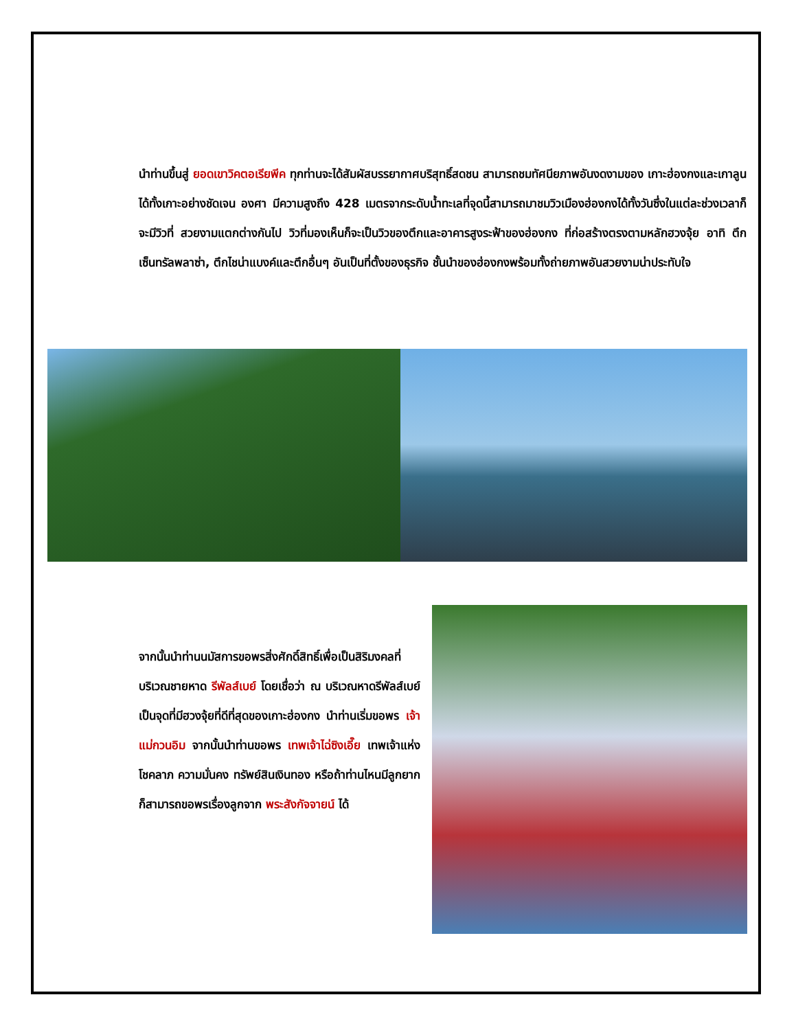นำท่านขึ้นสู่ ยอดเขาวิคตอเรียพีค ทุกท่านจะได้สัมผัสบรรยากาศบริสุทธิ์สดชน สามารถชมทัศนียภาพอันงดงามของ เกาะฮ่องกงและเกาลูนได้ทั้งเกาะอย่างชัดเจน องศา มีความสูงถึง 428 เมตรจากระดับน้ำทะเลที่จุดนี้สามารถมาชมวิวเมืองฮ่องกงได้ทั้งวันซึ่งในแต่ละช่วงเวลาก็จะมีวิวที่ สวยงามแตกต่างกันไป วิวที่มองเห็นก็จะเป็นวิวของตึกและอาคารสูงระฟ้าของฮ่องกง ที่ก่อสร้างตรงตามหลักฮวงจุ้ย อาทิ ตึกเซ็นทรัลพลาซ่า, ตึกไชน่าแบงค์และตึกอื่นๆ อันเป็นที่ตั้งของธุรกิจ ชั้นนำของฮ่องกงพร้อมทั้งถ่ายภาพอันสวยงามน่าประทับใจ
จากนั้นนำท่านนมัสการขอพรสิ่งศักดิ์สิทธิ์เพื่อเป็นสิริมงคลที่บริเวณชายหาด รีพัลส์เบย์ โดยเชื่อว่า ณ บริเวณหาดรีพัลส์เบย์ เป็นจุดที่มีฮวงจุ้ยที่ดีที่สุดของเกาะฮ่องกง นำท่านเริ่มขอพร เจ้าแม่กวนอิม จากนั้นนำท่านขอพร เทพเจ้าไฉ่ซิงเอี๊ย เทพเจ้าแห่งโชคลาภ ความมั่นคง ทรัพย์สินเงินทอง หรือถ้าท่านไหนมีลูกยาก ก็สามารถขอพรเรื่องลูกจาก พระสังกัจจายน์ ได้